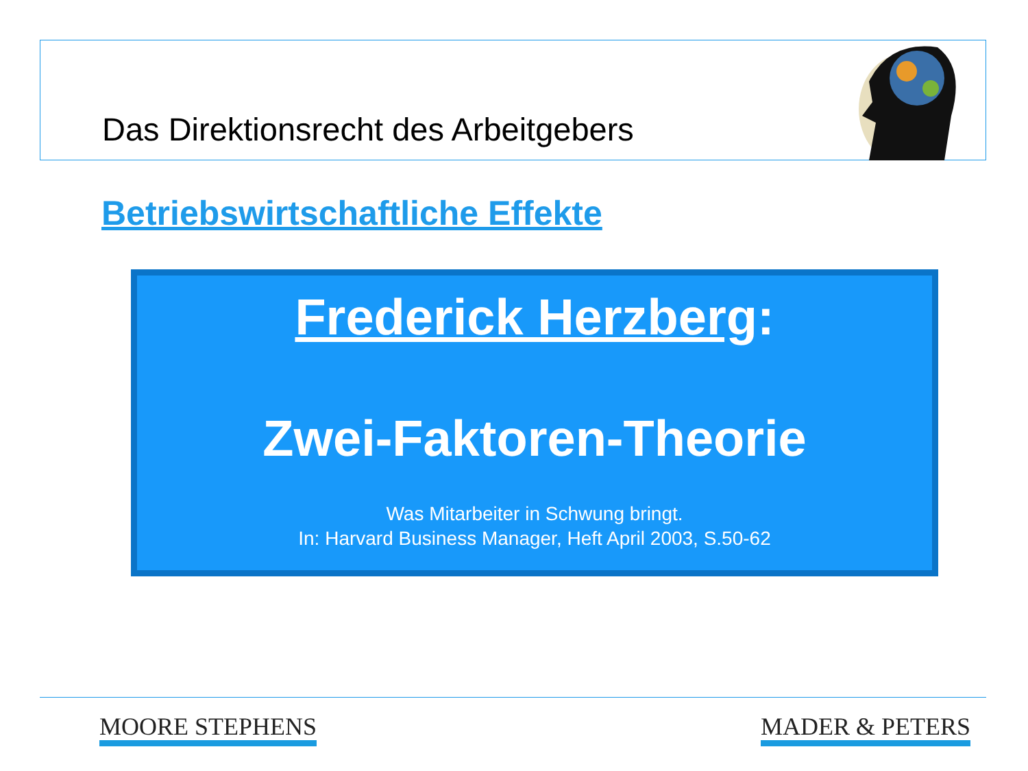Das Direktionsrecht des Arbeitgebers
Betriebswirtschaftliche Effekte
Frederick Herzberg:
Zwei-Faktoren-Theorie
Was Mitarbeiter in Schwung bringt.
In: Harvard Business Manager, Heft April 2003, S.50-62
MOORE STEPHENS MADER & PETERS